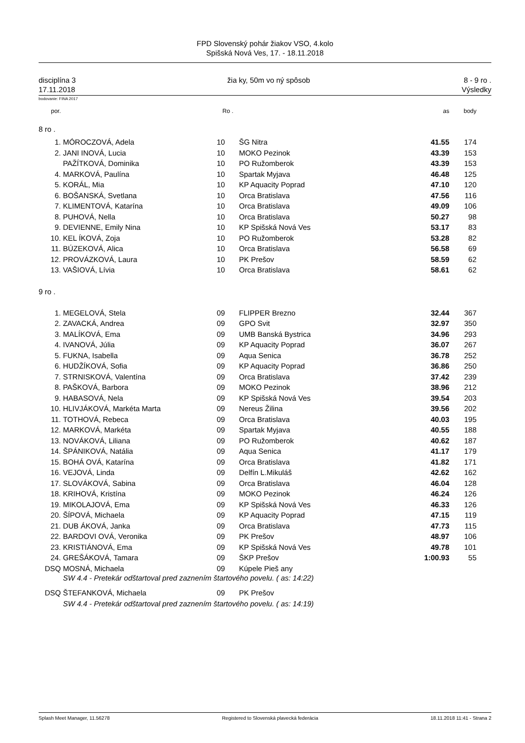FPD Slovenský pohár žiakov VSO, 4.kolo
Spišská Nová Ves, 17. - 18.11.2018
disciplína 3
17.11.2018
žia ky, 50m vo ný spôsob 8 - 9 ro .
Výsledky
bodovanie: FINA 2017
| por. | | | Ro . | | as | body | |
| --- | --- | --- | --- | --- | --- | --- | --- |
| 8 ro . | | | | | | | |
| 1. | MÓROCZOVÁ, Adela | | 10 | ŠG Nitra | 41.55 | 174 | |
| 2. | JANI INOVÁ, Lucia | | 10 | MOKO Pezinok | 43.39 | 153 | |
| | PAŽÍTKOVÁ, Dominika | | 10 | PO Ružomberok | 43.39 | 153 | |
| 4. | MARKOVÁ, Paulína | | 10 | Spartak Myjava | 46.48 | 125 | |
| 5. | KORÁL, Mia | | 10 | KP Aquacity Poprad | 47.10 | 120 | |
| 6. | BOŠANSKÁ, Svetlana | | 10 | Orca Bratislava | 47.56 | 116 | |
| 7. | KLIMENTOVÁ, Katarína | | 10 | Orca Bratislava | 49.09 | 106 | |
| 8. | PUHOVÁ, Nella | | 10 | Orca Bratislava | 50.27 | 98 | |
| 9. | DEVIENNE, Emily Nina | | 10 | KP Spišská Nová Ves | 53.17 | 83 | |
| 10. | KEL ÍKOVÁ, Zoja | | 10 | PO Ružomberok | 53.28 | 82 | |
| 11. | BÚZEKOVÁ, Alica | | 10 | Orca Bratislava | 56.58 | 69 | |
| 12. | PROVÁZKOVÁ, Laura | | 10 | PK Prešov | 58.59 | 62 | |
| 13. | VAŠIOVÁ, Lívia | | 10 | Orca Bratislava | 58.61 | 62 | |
| 9 ro . | | | | | | | |
| 1. | MEGELOVÁ, Stela | | 09 | FLIPPER Brezno | 32.44 | 367 | |
| 2. | ZAVACKÁ, Andrea | | 09 | GPO Svit | 32.97 | 350 | |
| 3. | MALÍKOVÁ, Ema | | 09 | UMB Banská Bystrica | 34.96 | 293 | |
| 4. | IVANOVÁ, Júlia | | 09 | KP Aquacity Poprad | 36.07 | 267 | |
| 5. | FUKNA, Isabella | | 09 | Aqua Senica | 36.78 | 252 | |
| 6. | HUDŽÍKOVÁ, Sofia | | 09 | KP Aquacity Poprad | 36.86 | 250 | |
| 7. | STRNISKOVÁ, Valentína | | 09 | Orca Bratislava | 37.42 | 239 | |
| 8. | PAŠKOVÁ, Barbora | | 09 | MOKO Pezinok | 38.96 | 212 | |
| 9. | HABASOVÁ, Nela | | 09 | KP Spišská Nová Ves | 39.54 | 203 | |
| 10. | HLIVJÁKOVÁ, Markéta Marta | | 09 | Nereus Žilina | 39.56 | 202 | |
| 11. | TOTHOVÁ, Rebeca | | 09 | Orca Bratislava | 40.03 | 195 | |
| 12. | MARKOVÁ, Markéta | | 09 | Spartak Myjava | 40.55 | 188 | |
| 13. | NOVÁKOVÁ, Liliana | | 09 | PO Ružomberok | 40.62 | 187 | |
| 14. | ŠPÁNIKOVÁ, Natália | | 09 | Aqua Senica | 41.17 | 179 | |
| 15. | BOHÁ OVÁ, Katarína | | 09 | Orca Bratislava | 41.82 | 171 | |
| 16. | VEJOVÁ, Linda | | 09 | Delfín L.Mikuláš | 42.62 | 162 | |
| 17. | SLOVÁKOVÁ, Sabina | | 09 | Orca Bratislava | 46.04 | 128 | |
| 18. | KRIHOVÁ, Kristína | | 09 | MOKO Pezinok | 46.24 | 126 | |
| 19. | MIKOLAJOVÁ, Ema | | 09 | KP Spišská Nová Ves | 46.33 | 126 | |
| 20. | ŠÍPOVÁ, Michaela | | 09 | KP Aquacity Poprad | 47.15 | 119 | |
| 21. | DUB ÁKOVÁ, Janka | | 09 | Orca Bratislava | 47.73 | 115 | |
| 22. | BARDOVI OVÁ, Veronika | | 09 | PK Prešov | 48.97 | 106 | |
| 23. | KRISTIÁNOVÁ, Ema | | 09 | KP Spišská Nová Ves | 49.78 | 101 | |
| 24. | GREŠÁKOVÁ, Tamara | | 09 | ŠKP Prešov | 1:00.93 | 55 | |
| DSQ | MOSNÁ, Michaela | | 09 | Kúpele Pieš any | | | |
| | SW 4.4 - Pretekár odštartoval pred zaznením štartového povelu. ( as: 14:22) | | | | | | |
| DSQ | ŠTEFANKOVÁ, Michaela | | 09 | PK Prešov | | | |
| | SW 4.4 - Pretekár odštartoval pred zaznením štartového povelu. ( as: 14:19) | | | | | | |
Splash Meet Manager, 11.56278 Registered to Slovenská plavecká federácia 18.11.2018 11:41 - Strana 2